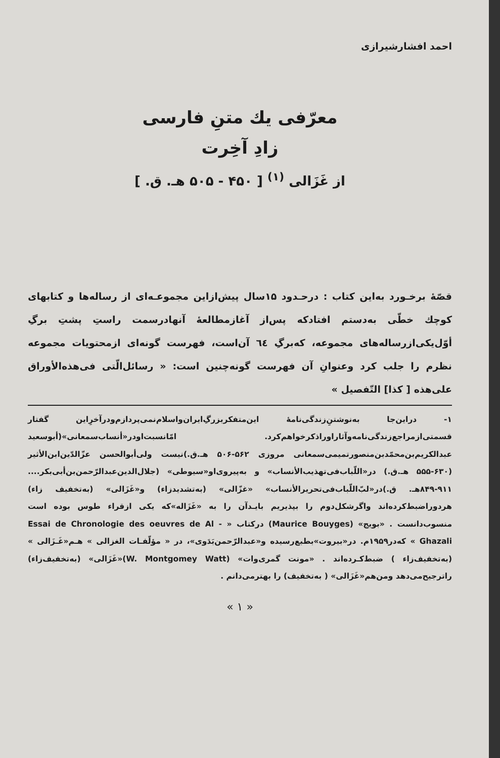احمد افشارشیرازی
معرّفی یك متنِ فارسی
زادِ آخِرت
از غَزَالی <sup>(۱)</sup> [ ۴۵۰ - ۵۰۵ هـ. ق. ]
قصّهٔ برخـورد به‌این کتاب : درحـدود ۱۵سال پیش‌از‌این مجموعـه‌ای از رساله‌ها و کتابهای کوچك خطّی به‌دستم افتادکه پس‌از آغازمطالعهٔ آنهادرسمت راستِ پشتِ برگِ أوّل‌یکی‌ازرساله‌های مجموعه، که‌برگِ ٦٤ آن‌است، فهرست گونه‌ای ازمحتویات مجموعه نظرم را جلب کرد وعنوانِ آن فهرست گونه‌چنین است: « رسائل‌الّتی فی‌هذه‌الأوراق علی‌هذه [ کذا] التّفصیل »
۱- در‌این‌جا به‌نوشتنِ‌زندگی‌نامهٔ این‌متفکر‌بزرگِ‌ایران‌و‌اسلام‌نمی‌پردازم‌و‌در‌آخرِ‌این گفتار قسمتی‌ازمراجع‌زندگی‌نامه‌و‌آثاراوراذکرخواهم‌کرد. امّانسبت‌اودر«أنساب‌سمعانی»(أبوسعید عبدالکریم‌بن‌محمّدبن‌منصورتمیمی‌سمعانی مروزی ۵۶۲-۵۰۶ هـ.ق.)نیست ولی‌أبوالحسن عزّالدّین‌ابن‌الأثیر (۶۳۰-۵۵۵ هـ.ق.) در«اللّباب‌فی‌تهذیب‌الأنساب» و به‌پیروی‌او«سیوطی» (جلال‌الدین‌عبدالرّحمن‌بن‌أبی‌بکر.... ۹۱۱-۸۴۹هـ. ق.)در«لبّ‌اللّباب‌فی‌تحریرالأنساب» «غزّالی» (به‌تشدیدزاء) و«غَزَالی» (به‌تخفیف زاء) هردوراضبط‌کرده‌اند واگرشکل‌دوم را بپذیریم بایـدآن را به «غَزَاله»که یکی ازقراء طوس بوده است منسوب‌دانست . «بویج» (Maurice Bouyges) درکتاب « Essai de Chronologie des oeuvres de Al - Ghazali » که‌در۱۹۵۹م. در«بیروت»بطبع‌رسیده و«عبدالرّحمن‌بَدَوی»، در « مؤلّفـات الغزالی » هـم«غَـزَالی » (به‌تخفیف‌زاء ) ضبط‌کـرده‌اند . «مونت گمری‌وات» (W. Montgomey Watt)«غَزَالی» (به‌تخفیف‌زاء) راترجیح‌می‌دهد ومن‌هم«غَزَالی» ( به‌تخفیف) را بهترمی‌دانم .
« ۱ »